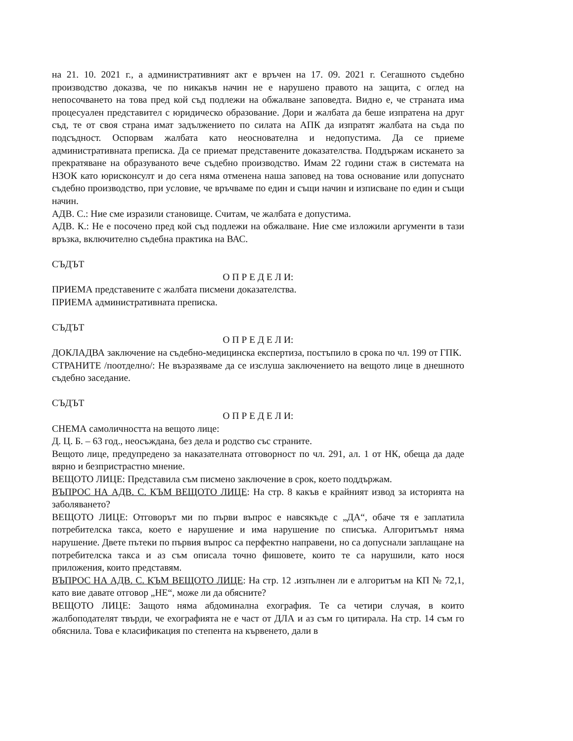на 21. 10. 2021 г., а административният акт е връчен на 17. 09. 2021 г. Сегашното съдебно производство доказва, че по никакъв начин не е нарушено правото на защита, с оглед на непосочването на това пред кой съд подлежи на обжалване заповедта. Видно е, че страната има процесуален представител с юридическо образование. Дори и жалбата да беше изпратена на друг съд, те от своя страна имат задължението по силата на АПК да изпратят жалбата на съда по подсъдност. Оспорвам жалбата като неоснователна и недопустима. Да се приеме административната преписка. Да се приемат представените доказателства. Поддържам искането за прекратяване на образуваното вече съдебно производство. Имам 22 години стаж в системата на НЗОК като юрисконсулт и до сега няма отменена наша заповед на това основание или допуснато съдебно производство, при условие, че връчваме по един и същи начин и изписване по един и същи начин.
АДВ. С.: Ние сме изразили становище. Считам, че жалбата е допустима.
АДВ. К.: Не е посочено пред кой съд подлежи на обжалване. Ние сме изложили аргументи в тази връзка, включително съдебна практика на ВАС.
СЪДЪТ
О П Р Е Д Е Л И:
ПРИЕМА представените с жалбата писмени доказателства.
ПРИЕМА административната преписка.
СЪДЪТ
О П Р Е Д Е Л И:
ДОКЛАДВА заключение на съдебно-медицинска експертиза, постъпило в срока по чл. 199 от ГПК.
СТРАНИТЕ /поотделно/: Не възразяваме да се изслуша заключението на вещото лице в днешното съдебно заседание.
СЪДЪТ
О П Р Е Д Е Л И:
СНЕМА самоличността на вещото лице:
Д. Ц. Б. – 63 год., неосъждана, без дела и родство със страните.
Вещото лице, предупредено за наказателната отговорност по чл. 291, ал. 1 от НК, обеща да даде вярно и безпристрастно мнение.
ВЕЩОТО ЛИЦЕ: Представила съм писмено заключение в срок, което поддържам.
ВЪПРОС НА АДВ. С. КЪМ ВЕЩОТО ЛИЦЕ: На стр. 8 какъв е крайният извод за историята на заболяването?
ВЕЩОТО ЛИЦЕ: Отговорът ми по първи въпрос е навсякъде с „ДА“, обаче тя е заплатила потребителска такса, което е нарушение и има нарушение по списъка. Алгоритъмът няма нарушение. Двете пътеки по първия въпрос са перфектно направени, но са допуснали заплащане на потребителска такса и аз съм описала точно фишовете, които те са нарушили, като нося приложения, които представям.
ВЪПРОС НА АДВ. С. КЪМ ВЕЩОТО ЛИЦЕ: На стр. 12 .изпълнен ли е алгоритъм на КП № 72,1, като вие давате отговор „НЕ“, може ли да обясните?
ВЕЩОТО ЛИЦЕ: Защото няма абдоминална ехография. Те са четири случая, в които жалбоподателят твърди, че ехографията не е част от ДЛА и аз съм го цитирала. На стр. 14 съм го обяснила. Това е класификация по степента на кървенето, дали в